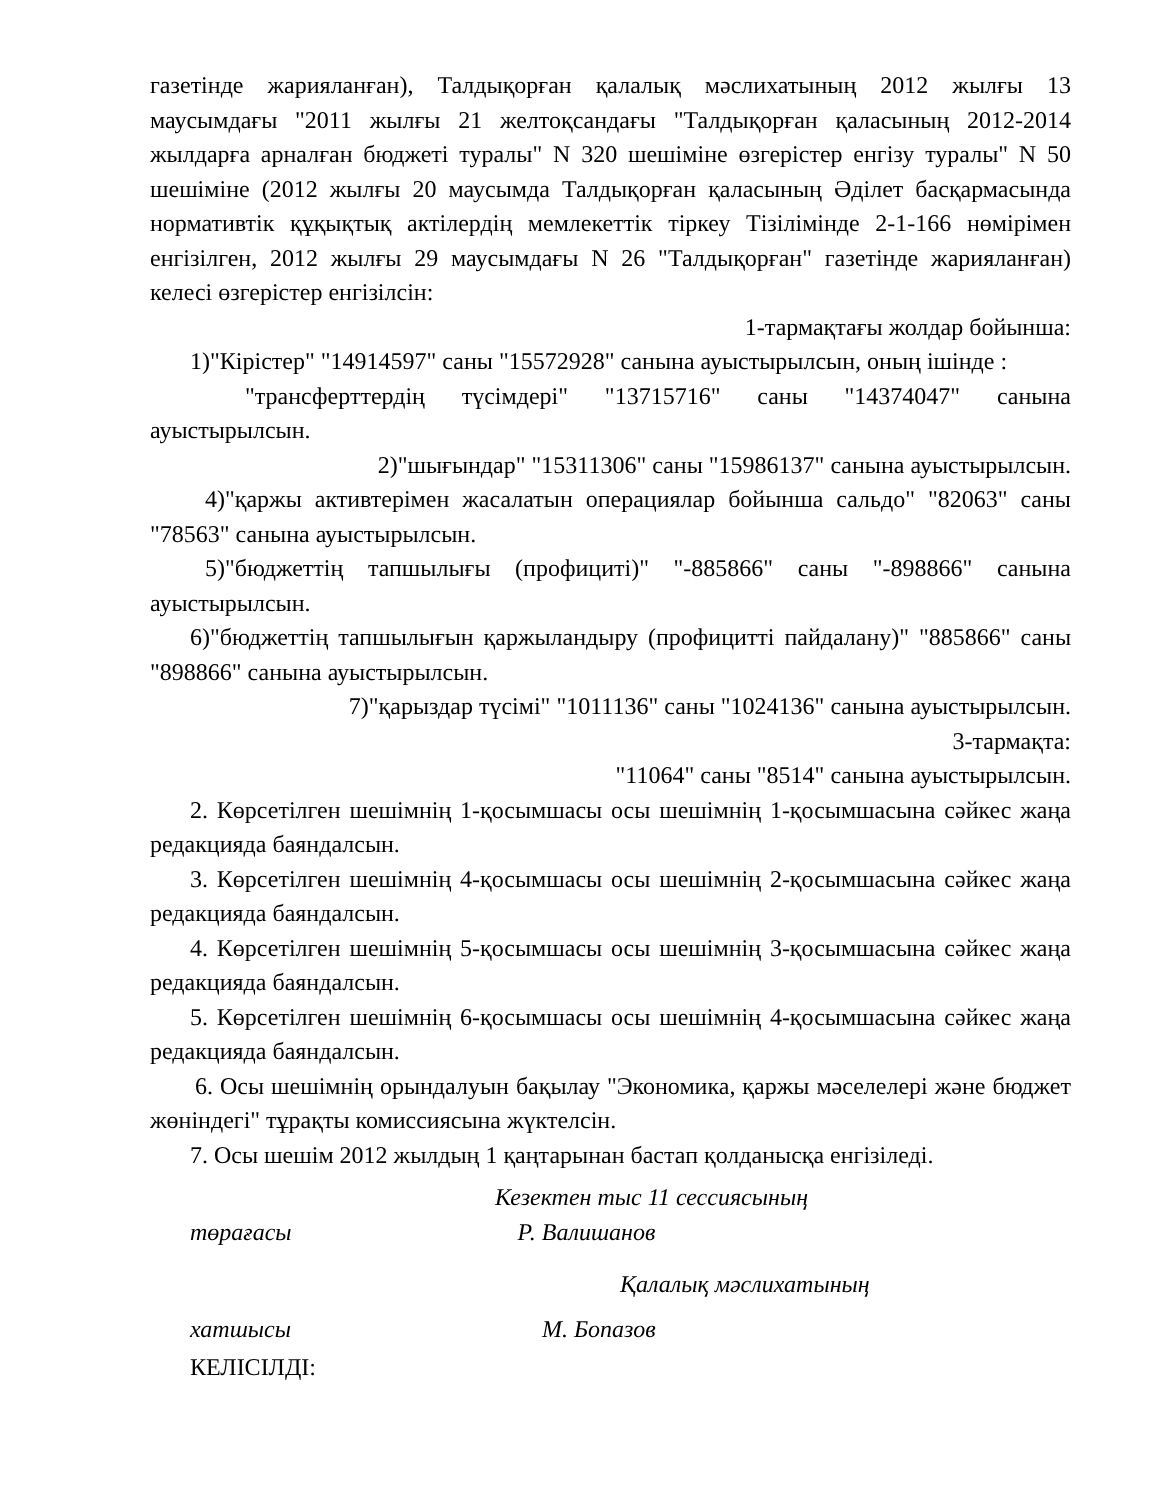газетінде жарияланған), Талдықорған қалалық мәслихатының 2012 жылғы 13 маусымдағы "2011 жылғы 21 желтоқсандағы "Талдықорған қаласының 2012-2014 жылдарға арналған бюджеті туралы" N 320 шешіміне өзгерістер енгізу туралы" N 50 шешіміне (2012 жылғы 20 маусымда Талдықорған қаласының Әділет басқармасында нормативтік құқықтық актілердің мемлекеттік тіркеу Тізілімінде 2-1-166 нөмірімен енгізілген, 2012 жылғы 29 маусымдағы N 26 "Талдықорған" газетінде жарияланған) келесі өзгерістер енгізілсін:
1-тармақтағы жолдар бойынша:
1)"Кірістер" "14914597" саны "15572928" санына ауыстырылсын, оның ішінде :
"трансферттердің түсімдері" "13715716" саны "14374047" санына ауыстырылсын.
2)"шығындар" "15311306" саны "15986137" санына ауыстырылсын.
4)"қаржы активтерімен жасалатын операциялар бойынша сальдо" "82063" саны "78563" санына ауыстырылсын.
5)"бюджеттің тапшылығы (профициті)" "-885866" саны "-898866" санына ауыстырылсын.
6)"бюджеттің тапшылығын қаржыландыру (профицитті пайдалану)" "885866" саны "898866" санына ауыстырылсын.
7)"қарыздар түсімі" "1011136" саны "1024136" санына ауыстырылсын.
3-тармақта:
"11064" саны "8514" санына ауыстырылсын.
2. Көрсетілген шешімнің 1-қосымшасы осы шешімнің 1-қосымшасына сәйкес жаңа редакцияда баяндалсын.
3. Көрсетілген шешімнің 4-қосымшасы осы шешімнің 2-қосымшасына сәйкес жаңа редакцияда баяндалсын.
4. Көрсетілген шешімнің 5-қосымшасы осы шешімнің 3-қосымшасына сәйкес жаңа редакцияда баяндалсын.
5. Көрсетілген шешімнің 6-қосымшасы осы шешімнің 4-қосымшасына сәйкес жаңа редакцияда баяндалсын.
6. Осы шешімнің орындалуын бақылау "Экономика, қаржы мәселелері және бюджет жөніндегі" тұрақты комиссиясына жүктелсін.
7. Осы шешім 2012 жылдың 1 қаңтарынан бастап қолданысқа енгізіледі.
Кезектен тыс 11 сессиясының
төрағасы Р. Валишанов
Қалалық мәслихатының
хатшысы М. Бопазов
КЕЛІСІЛДІ: